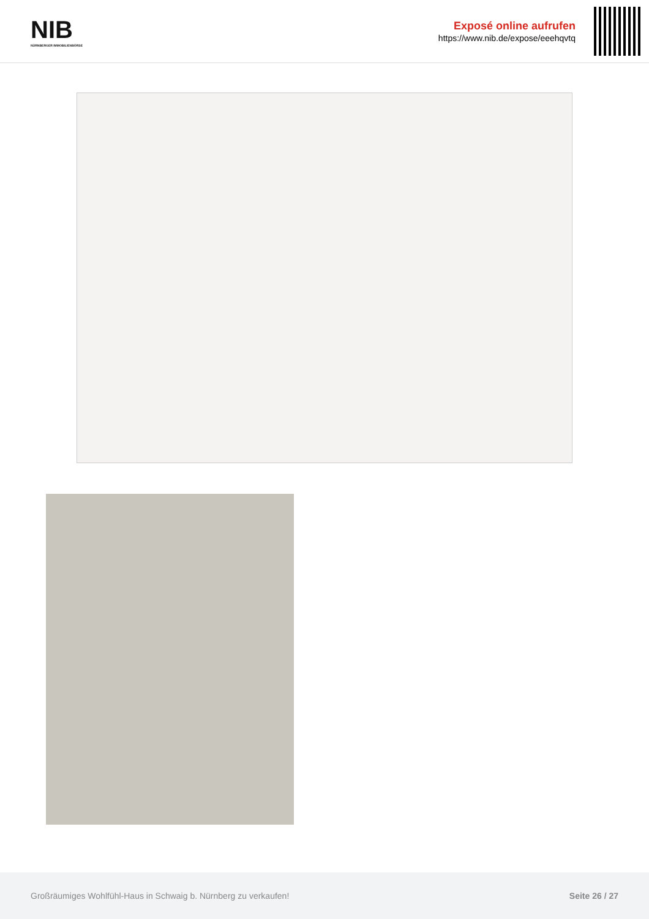NIB
NÜRNBERGER IMMOBILIENBÖRSE
Exposé online aufrufen
https://www.nib.de/expose/eeehqvtq
Großräumiges Wohlfühl-Haus in Schwaig b. Nürnberg zu verkaufen! Seite 26 / 27